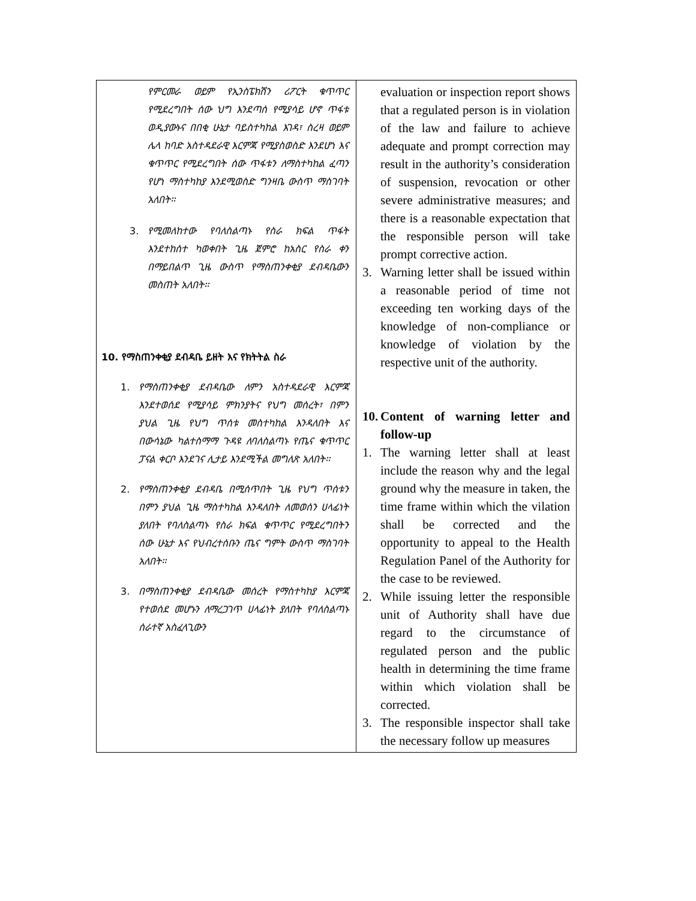| የምርመራ ወይም የኢንስፔክሽን ሪፖርት ቁጥጥር የሚደረግበት ሰው ህግ እንደጣሰ የሚያሳይ ሆኖ ጥፋቱ ወዲያውኑና በበቂ ሁኔታ ባይስተካከል እገዳ፣ ስረዛ ወይም ሌላ ከባድ አስተዳደራዊ እርምጃ የሚያስወስድ እንደሆነ እና ቁጥጥር የሚደረግበት ሰው ጥፋቱን ለማስተካከል ፈጣን የሆነ ማስተካከያ እንደሚወስድ ግንዛቤ ውስጥ ማስገባት አለበት፡፡ 3. የሚመለከተው የባለስልጣኑ የስራ ክፍል ጥፋት እንደተከሰተ ካወቀበት ጊዜ ጀምሮ ከአስር የስራ ቀን በማይበልጥ ጊዜ ውስጥ የማስጠንቀቂያ ደብዳቤውን መስጠት አለበት፡፡ 10. የማስጠንቀቂያ ደብዳቤ ይዘት እና የክትትል ስራ 1. የማስጠንቀቂያ ደብዳቤው ለምን አስተዳደራዊ እርምጃ እንደተወሰደ የሚያሳይ ምክንያትና የህግ መሰረት፣ በምን ያህል ጊዜ የህግ ጥሰቱ መስተካከል እንዳለበት እና በውሳኔው ካልተስማማ ጉዳዩ ለባለስልጣኑ የጤና ቁጥጥር ፓናል ቀርቦ እንደገና ሊታይ እንደሚችል መግለጽ አለበት፡፡ 2. የማስጠንቀቂያ ደብዳቤ በሚሰጥበት ጊዜ የህግ ጥሰቱን በምን ያህል ጊዜ ማስተካከል እንዳለበት ለመወሰን ሀላፊነት ያለበት የባለስልጣኑ የስራ ክፍል ቁጥጥር የሚደረግበትን ሰው ሁኔታ እና የህብረተሰቡን ጤና ግምት ውስጥ ማስገባት አለበት፡፡ 3. በማስጠንቀቂያ ደብዳቤው መሰረት የማስተካከያ እርምጃ የተወሰደ መሆኑን ለማረጋገጥ ሀላፊነት ያለበት የባለስልጣኑ ሰራተኛ አስፈላጊውን | evaluation or inspection report shows that a regulated person is in violation of the law and failure to achieve adequate and prompt correction may result in the authority’s consideration of suspension, revocation or other severe administrative measures; and there is a reasonable expectation that the responsible person will take prompt corrective action. 3. Warning letter shall be issued within a reasonable period of time not exceeding ten working days of the knowledge of non-compliance or knowledge of violation by the respective unit of the authority. 10. Content of warning letter and follow-up 1. The warning letter shall at least include the reason why and the legal ground why the measure in taken, the time frame within which the vilation shall be corrected and the opportunity to appeal to the Health Regulation Panel of the Authority for the case to be reviewed. 2. While issuing letter the responsible unit of Authority shall have due regard to the circumstance of regulated person and the public health in determining the time frame within which violation shall be corrected. 3. The responsible inspector shall take the necessary follow up measures |